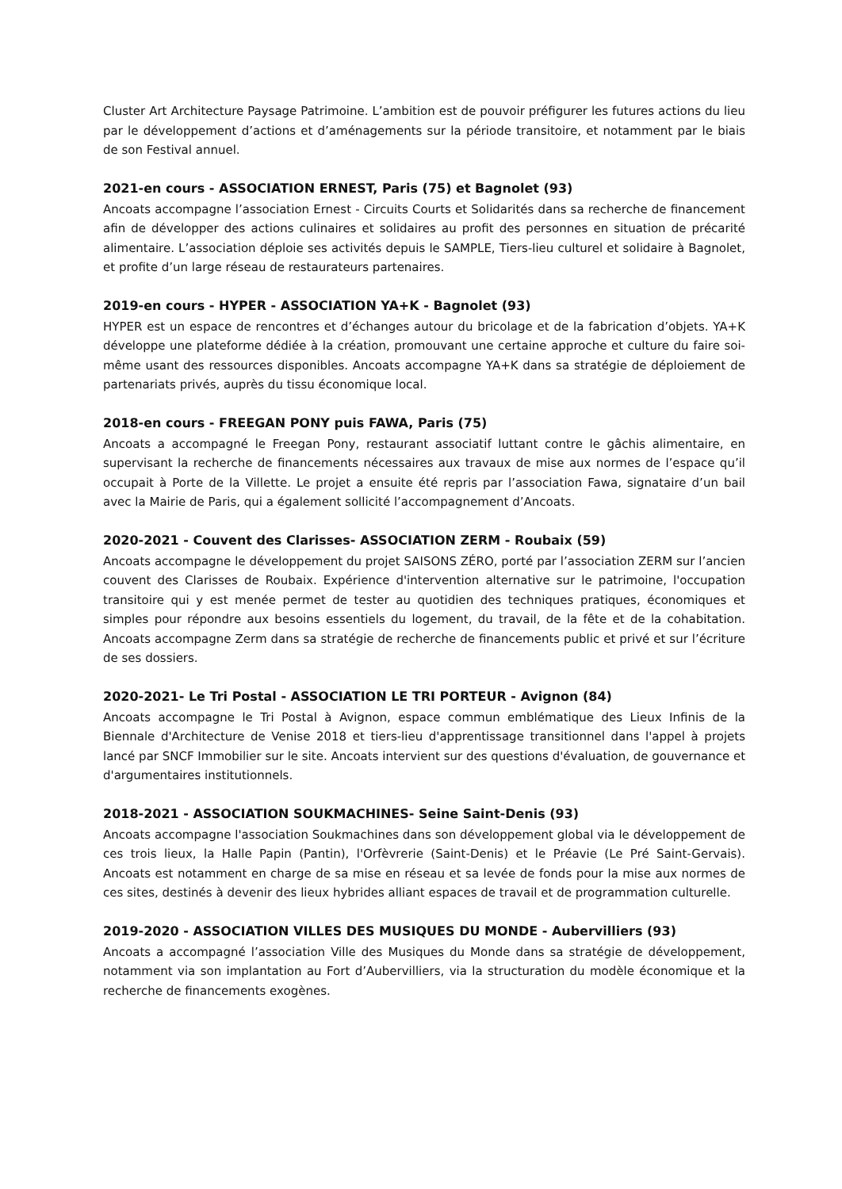Cluster Art Architecture Paysage Patrimoine. L’ambition est de pouvoir préfigurer les futures actions du lieu par le développement d’actions et d’aménagements sur la période transitoire, et notamment par le biais de son Festival annuel.
2021-en cours - ASSOCIATION ERNEST, Paris (75) et Bagnolet (93)
Ancoats accompagne l’association Ernest - Circuits Courts et Solidarités dans sa recherche de financement afin de développer des actions culinaires et solidaires au profit des personnes en situation de précarité alimentaire. L’association déploie ses activités depuis le SAMPLE, Tiers-lieu culturel et solidaire à Bagnolet, et profite d’un large réseau de restaurateurs partenaires.
2019-en cours - HYPER - ASSOCIATION YA+K - Bagnolet (93)
HYPER est un espace de rencontres et d’échanges autour du bricolage et de la fabrication d’objets. YA+K développe une plateforme dédiée à la création, promouvant une certaine approche et culture du faire soi-même usant des ressources disponibles. Ancoats accompagne YA+K dans sa stratégie de déploiement de partenariats privés, auprès du tissu économique local.
2018-en cours - FREEGAN PONY puis FAWA, Paris (75)
Ancoats a accompagné le Freegan Pony, restaurant associatif luttant contre le gâchis alimentaire, en supervisant la recherche de financements nécessaires aux travaux de mise aux normes de l’espace qu’il occupait à Porte de la Villette. Le projet a ensuite été repris par l’association Fawa, signataire d’un bail avec la Mairie de Paris, qui a également sollicité l’accompagnement d’Ancoats.
2020-2021 - Couvent des Clarisses- ASSOCIATION ZERM - Roubaix (59)
Ancoats accompagne le développement du projet SAISONS ZÉRO, porté par l’association ZERM sur l’ancien couvent des Clarisses de Roubaix. Expérience d'intervention alternative sur le patrimoine, l'occupation transitoire qui y est menée permet de tester au quotidien des techniques pratiques, économiques et simples pour répondre aux besoins essentiels du logement, du travail, de la fête et de la cohabitation. Ancoats accompagne Zerm dans sa stratégie de recherche de financements public et privé et sur l’écriture de ses dossiers.
2020-2021- Le Tri Postal - ASSOCIATION LE TRI PORTEUR - Avignon (84)
Ancoats accompagne le Tri Postal à Avignon, espace commun emblématique des Lieux Infinis de la Biennale d'Architecture de Venise 2018 et tiers-lieu d'apprentissage transitionnel dans l'appel à projets lancé par SNCF Immobilier sur le site. Ancoats intervient sur des questions d'évaluation, de gouvernance et d'argumentaires institutionnels.
2018-2021 - ASSOCIATION SOUKMACHINES- Seine Saint-Denis (93)
Ancoats accompagne l'association Soukmachines dans son développement global via le développement de ces trois lieux, la Halle Papin (Pantin), l'Orfèvrerie (Saint-Denis) et le Préavie (Le Pré Saint-Gervais). Ancoats est notamment en charge de sa mise en réseau et sa levée de fonds pour la mise aux normes de ces sites, destinés à devenir des lieux hybrides alliant espaces de travail et de programmation culturelle.
2019-2020 - ASSOCIATION VILLES DES MUSIQUES DU MONDE - Aubervilliers (93)
Ancoats a accompagné l’association Ville des Musiques du Monde dans sa stratégie de développement, notamment via son implantation au Fort d’Aubervilliers, via la structuration du modèle économique et la recherche de financements exogènes.